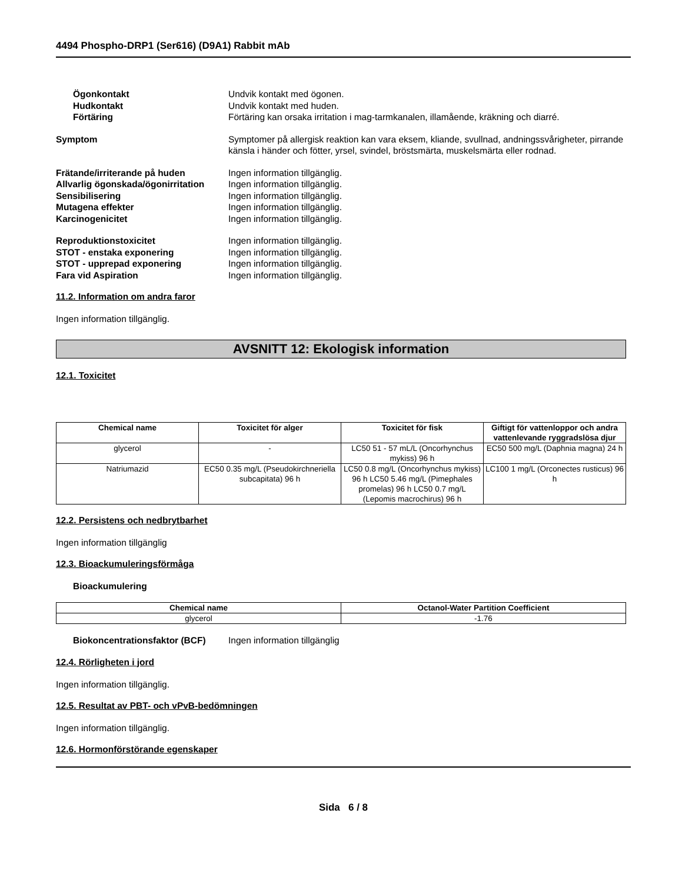4494 Phospho-DRP1 (Ser616) (D9A1) Rabbit mAb
Ögonkontakt Undvik kontakt med ögonen.
Hudkontakt Undvik kontakt med huden.
Förtäring Förtäring kan orsaka irritation i mag-tarmkanalen, illamående, kräkning och diarré.
Symptom Symptomer på allergisk reaktion kan vara eksem, kliande, svullnad, andningssvårigheter, pirrande känsla i händer och fötter, yrsel, svindel, bröstsmärta, muskelsmärta eller rodnad.
Frätande/irriterande på huden Ingen information tillgänglig.
Allvarlig ögonskada/ögonirritation
Ingen information tillgänglig.
Sensibilisering Ingen information tillgänglig.
Mutagena effekter Ingen information tillgänglig.
Karcinogenicitet Ingen information tillgänglig.
Reproduktionstoxicitet Ingen information tillgänglig.
STOT - enstaka exponering Ingen information tillgänglig.
STOT - upprepad exponering Ingen information tillgänglig.
Fara vid Aspiration Ingen information tillgänglig.
11.2. Information om andra faror
Ingen information tillgänglig.
AVSNITT 12: Ekologisk information
12.1. Toxicitet
| Chemical name | Toxicitet för alger | Toxicitet för fisk | Giftigt för vattenloppor och andra vattenlevande ryggradslösa djur |
| --- | --- | --- | --- |
| glycerol | - | LC50 51 - 57 mL/L (Oncorhynchus mykiss) 96 h | EC50 500 mg/L (Daphnia magna) 24 h |
| Natriumazid | EC50 0.35 mg/L (Pseudokirchneriella subcapitata) 96 h | LC50 0.8 mg/L (Oncorhynchus mykiss) 96 h LC50 5.46 mg/L (Pimephales promelas) 96 h LC50 0.7 mg/L (Lepomis macrochirus) 96 h | LC100 1 mg/L (Orconectes rusticus) 96 h |
12.2. Persistens och nedbrytbarhet
Ingen information tillgänglig
12.3. Bioackumuleringsförmåga
Bioackumulering
| Chemical name | Octanol-Water Partition Coefficient |
| --- | --- |
| glycerol | -1.76 |
Biokoncentrationsfaktor (BCF)
Ingen information tillgänglig
12.4. Rörligheten i jord
Ingen information tillgänglig.
12.5. Resultat av PBT- och vPvB-bedömningen
Ingen information tillgänglig.
12.6. Hormonförstörande egenskaper
Sida 6 / 8